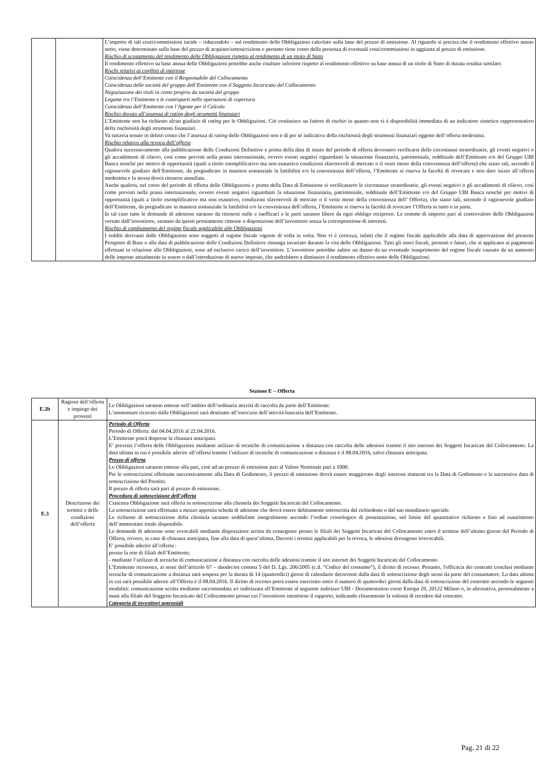| | | L’importo di tali costi/commissioni incide – riducendolo – sul rendimento delle Obbligazioni calcolato sulla base del prezzo di emissione. Al riguardo si precisa che il rendimento effettivo annuo netto, viene determinato sulla base del prezzo di acquisto/sottoscrizione e pertanto tiene conto della presenza di eventuali costi/commissioni in aggiunta al prezzo di emissione. Rischio di scostamento del rendimento delle Obbligazioni rispetto al rendimento di un titolo di Stato Il rendimento effettivo su base annua delle Obbligazioni potrebbe anche risultare inferiore rispetto al rendimento effettivo su base annua di un titolo di Stato di durata residua similare. Rischi relativi ai conflitti di interesse Coincidenza dell’Emittente con il Responsabile del Collocamento Coincidenza delle società del gruppo dell’Emittente con il Soggetto Incaricato del Collocamento Negoziazione dei titoli in conto proprio da società del gruppo Legame tra l’Emittente e le controparti nelle operazioni di copertura Coincidenza dell’Emittente con l’Agente per il Calcolo Rischio dovuto all’assenza di rating degli strumenti finanziari L’Emittente non ha richiesto alcun giudizio di rating per le Obbligazioni. Ciò costituisce un fattore di rischio in quanto non vi è disponibilità immediata di un indicatore sintetico rappresentativo della rischiosità degli strumenti finanziari. Va tuttavia tenuto in debito conto che l’assenza di rating delle Obbligazioni non è di per sé indicativa della rischiosità degli strumenti finanziari oggetto dell’offerta medesima. Rischio relativo alla revoca dell’offerta Qualora successivamente alla pubblicazione delle Condizioni Definitive e prima della data di inizio del periodo di offerta dovessero verificarsi delle circostanze straordinarie, gli eventi negativi o gli accadimenti di rilievo, così come previsti nella prassi internazionale, ovvero eventi negativi riguardanti la situazione finanziaria, patrimoniale, reddituale dell’Emittente e/o del Gruppo UBI Banca nonché per motivi di opportunità (quali a titolo esemplificativo ma non esaustivo condizioni sfavorevoli di mercato o il venir meno della convenienza dell’offerta) che siano tali, secondo il ragionevole giudizio dell’Emittente, da pregiudicare in maniera sostanziale la fattibilità e/o la convenienza dell’offerta, l’Emittente si riserva la facoltà di revocare e non dare inizio all’offerta medesima e la stessa dovrà ritenersi annullata. Anche qualora, nel corso del periodo di offerta delle Obbligazioni e prima della Data di Emissione si verificassero le circostanze straordinarie, gli eventi negativi o gli accadimenti di rilievo, così come previsti nella prassi internazionale, ovvero eventi negativi riguardanti la situazione finanziaria, patrimoniale, reddituale dell’Emittente e/o del Gruppo UBI Banca nonché per motivi di opportunità (quali a titolo esemplificativo ma non esaustivo, condizioni sfavorevoli di mercato o il venir meno della convenienza dell’ Offerta), che siano tali, secondo il ragionevole giudizio dell’Emittente, da pregiudicare in maniera sostanziale la fattibilità e/o la convenienza dell’offerta, l’Emittente si riserva la facoltà di revocare l’Offerta in tutto o in parte. In tal caso tutte le domande di adesione saranno da ritenersi nulle e inefficaci e le parti saranno libere da ogni obbligo reciproco. Le somme di importo pari al controvalore delle Obbligazioni versate dall’investitore, saranno da questi prontamente rimesse a disposizione dell’investitore senza la corresponsione di interessi. Rischio di cambiamento del regime fiscale applicabile alle Obbligazioni I redditi derivanti dalle Obbligazioni sono soggetti al regime fiscale vigente di volta in volta. Non vi è certezza, infatti che il regime fiscale applicabile alla data di approvazione del presente Prospetto di Base o alla data di pubblicazione delle Condizioni Definitive rimanga invariato durante la vita delle Obbligazioni. Tutti gli oneri fiscali, presenti e futuri, che si applicano ai pagamenti effettuati in relazione alle Obbligazioni, sono ad esclusivo carico dell’investitore. L’investitore potrebbe subire un danno da un eventuale inasprimento del regime fiscale causato da un aumento delle imposte attualmente in essere o dall’introduzione di nuove imposte, che andrebbero a diminuire il rendimento effettivo netto delle Obbligazioni. |
Sezione E – Offerta
| E.2b | Ragioni dell’offerta e impiego dei proventi | Le Obbligazioni saranno emesse nell’ambito dell’ordinaria attività di raccolta da parte dell’Emittente. L’ammontare ricavato dalle Obbligazioni sarà destinato all’esercizio dell’attività bancaria dell’Emittente. |
| E.3 | Descrizione dei termini e delle condizioni dell’offerta | Periodo di Offerta Periodo di Offerta: dal 04.04.2016 al 22.04.2016. L’Emittente potrà disporne la chiusura anticipata. E’ prevista l’offerta delle Obbligazioni mediante utilizzo di tecniche di comunicazione a distanza con raccolta delle adesioni tramite il sito internet dei Soggetti Incaricati del Collocamento. La data ultima in cui è possibile aderire all’offerta tramite l’utilizzo di tecniche di comunicazione a distanza è il 08.04.2016, salvo chiusura anticipata. Prezzo di offerta Le Obbligazioni saranno emesse alla pari, cioè ad un prezzo di emissione pari al Valore Nominale pari a 1000. Per le sottoscrizioni effettuate successivamente alla Data di Godimento, il prezzo di emissione dovrà essere maggiorato degli interessi maturati tra la Data di Godimento e la successiva data di sottoscrizione del Prestito. Il prezzo di offerta sarà pari al prezzo di emissione. Procedura di sottoscrizione dell’offerta Ciascuna Obbligazione sarà offerta in sottoscrizione alla clientela dei Soggetti Incaricati del Collocamento. La sottoscrizione sarà effettuata a mezzo apposita scheda di adesione che dovrà essere debitamente sottoscritta dal richiedente o dal suo mandatario speciale. Le richieste di sottoscrizione della clientela saranno soddisfatte integralmente secondo l’ordine cronologico di presentazione, nel limite del quantitativo richiesto e fino ad esaurimento dell’ammontare totale disponibile. Le domande di adesione sono revocabili mediante disposizione scritta da consegnare presso le filiali dei Soggetti Incaricati del Collocamento entro il termine dell’ultimo giorno del Periodo di Offerta, ovvero, in caso di chiusura anticipata, fino alla data di quest’ultima. Decorsi i termini applicabili per la revoca, le adesioni divengono irrevocabili. E’ possibile aderire all’offerta : presso la rete di filiali dell’Emittente; - mediante l’utilizzo di tecniche di comunicazione a distanza con raccolta delle adesioni tramite il sito internet dei Soggetti Incaricati del Collocamento. L’Emittente riconosce, ai sensi dell’articolo 67 – duodecies comma 5 del D. Lgs. 206/2005 (c.d. “Codice del consumo”), il diritto di recesso. Pertanto, l'efficacia dei contratti conclusi mediante tecniche di comunicazione a distanza sarà sospesa per la durata di 14 (quattordici) giorni di calendario decorrenti dalla data di sottoscrizione degli stessi da parte del consumatore. La data ultima in cui sarà possibile aderire all’Offerta è il 08.04.2016. Il diritto di recesso potrà essere esercitato entro il numero di quattordici giorni dalla data di sottoscrizione del contratto secondo le seguenti modalità: comunicazione scritta mediante raccomandata a/r indirizzata all’Emittente al seguente indirizzo UBI - Documentation corso Europa 20, 20122 Milano o, in alternativa, personalmente a mani alla filiale del Soggetto Incaricato del Collocamento presso cui l’investitore intrattiene il rapporto, indicando chiaramente la volontà di recedere dal contratto. Categoria di investitori potenziali |
Pag. 21 di 22